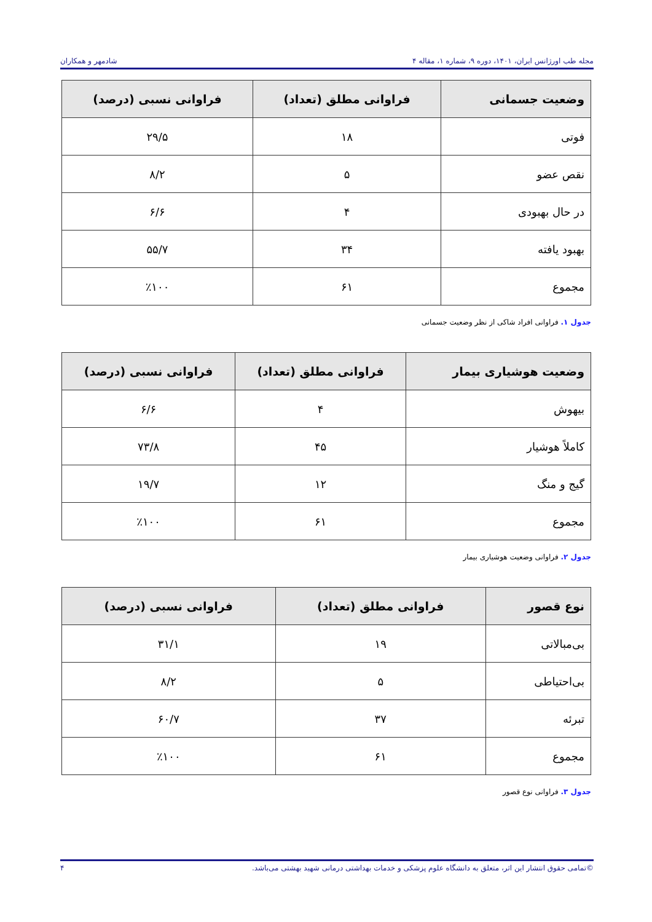مجله طب اورژانس ایران، ۱۴۰۱، دوره ۹، شماره ۱، مقاله ۴ شادمهر و همکاران
| وضعیت جسمانی | فراوانی مطلق (تعداد) | فراوانی نسبی (درصد) |
| --- | --- | --- |
| فوتی | ۱۸ | ۲۹/۵ |
| نقص عضو | ۵ | ۸/۲ |
| در حال بهبودی | ۴ | ۶/۶ |
| بهبود یافته | ۳۴ | ۵۵/۷ |
| مجموع | ۶۱ | ٪۱۰۰ |
جدول ۱. فراوانی افراد شاکی از نظر وضعیت جسمانی
| وضعیت هوشیاری بیمار | فراوانی مطلق (تعداد) | فراوانی نسبی (درصد) |
| --- | --- | --- |
| بیهوش | ۴ | ۶/۶ |
| کاملاً هوشیار | ۴۵ | ۷۳/۸ |
| گیج و منگ | ۱۲ | ۱۹/۷ |
| مجموع | ۶۱ | ٪۱۰۰ |
جدول ۲. فراوانی وضعیت هوشیاری بیمار
| نوع قصور | فراوانی مطلق (تعداد) | فراوانی نسبی (درصد) |
| --- | --- | --- |
| بی‌مبالاتی | ۱۹ | ۳۱/۱ |
| بی‌احتیاطی | ۵ | ۸/۲ |
| تبرئه | ۳۷ | ۶۰/۷ |
| مجموع | ۶۱ | ٪۱۰۰ |
جدول ۳. فراوانی نوع قصور
©تمامی حقوق انتشار این اثر، متعلق به دانشگاه علوم پزشکی و خدمات بهداشتی درمانی شهید بهشتی می‌باشد. ۴